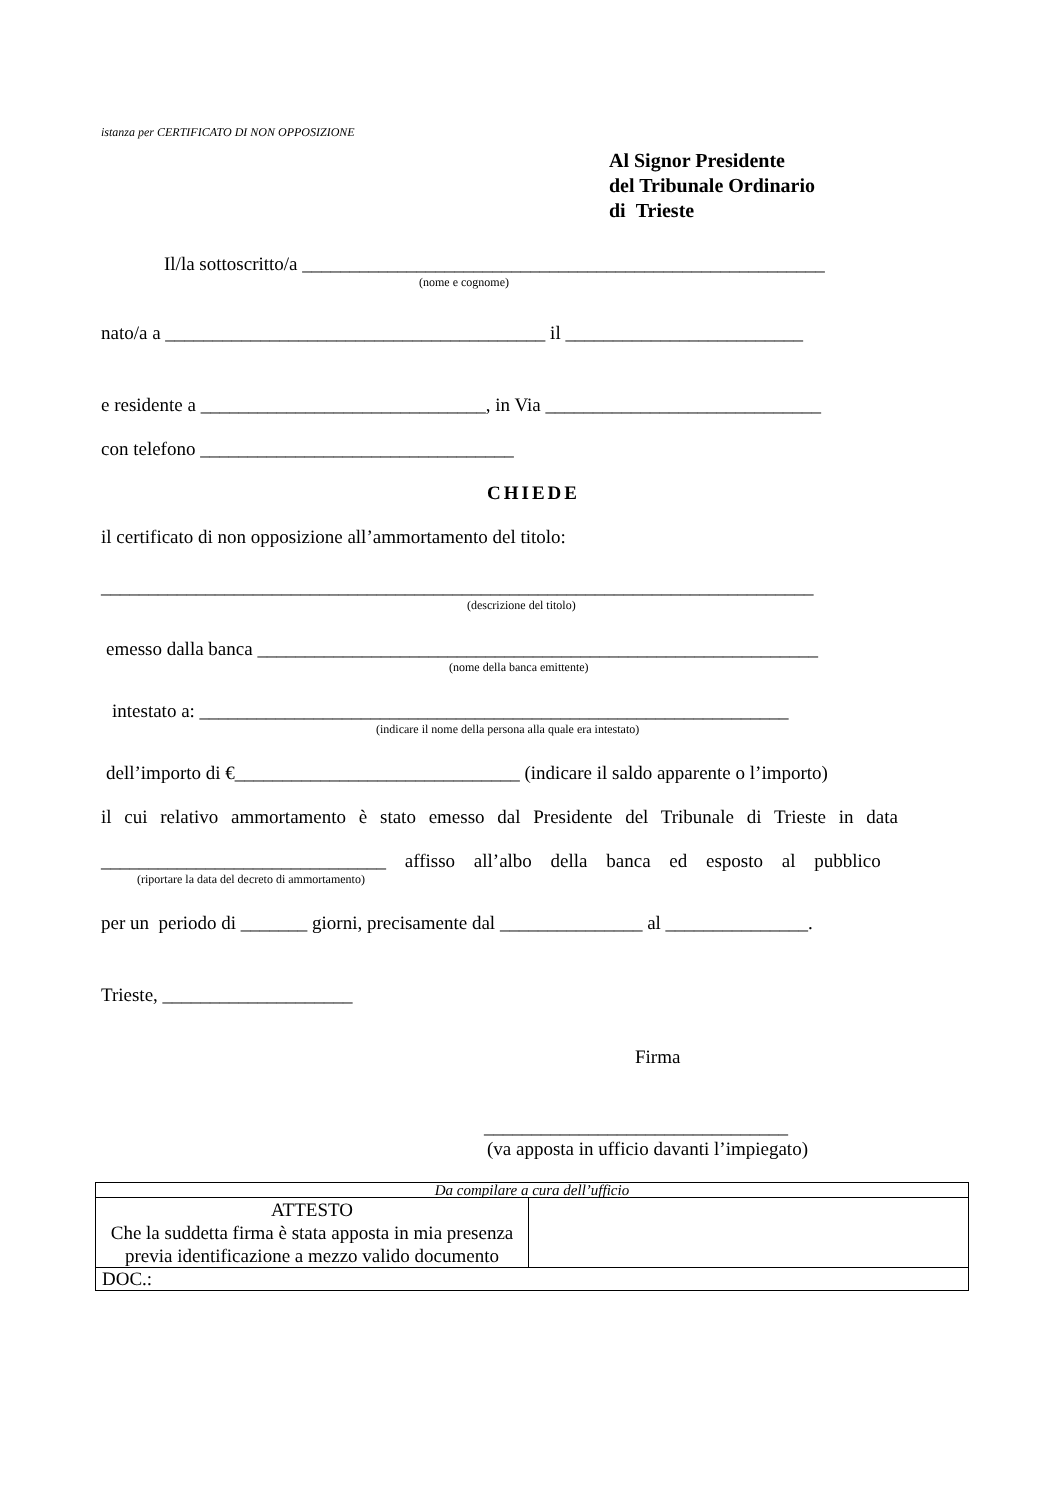istanza per CERTIFICATO DI NON OPPOSIZIONE
Al Signor Presidente
del Tribunale Ordinario
di Trieste
Il/la sottoscritto/a _______________________________________________________
(nome e cognome)
nato/a a ________________________________________ il _________________________
e residente a ______________________________, in Via _____________________________
con telefono _________________________________
CHIEDE
il certificato di non opposizione all’ammortamento del titolo:
___________________________________________________________________________
(descrizione del titolo)
emesso dalla banca ___________________________________________________________
(nome della banca emittente)
intestato a: ______________________________________________________________
(indicare il nome della persona alla quale era intestato)
dell’importo di €______________________________ (indicare il saldo apparente o l’importo)
il cui relativo ammortamento è stato emesso dal Presidente del Tribunale di Trieste in data
______________________________ affisso all’albo della banca ed esposto al pubblico
(riportare la data del decreto di ammortamento)
per un periodo di _______ giorni, precisamente dal _______________ al _______________.
Trieste, ____________________
Firma
________________________________
(va apposta in ufficio davanti l’impiegato)
| Da compilare a cura dell’ufficio | |
| ATTESTO Che la suddetta firma è stata apposta in mia presenza previa identificazione a mezzo valido documento | |
| DOC.: | |